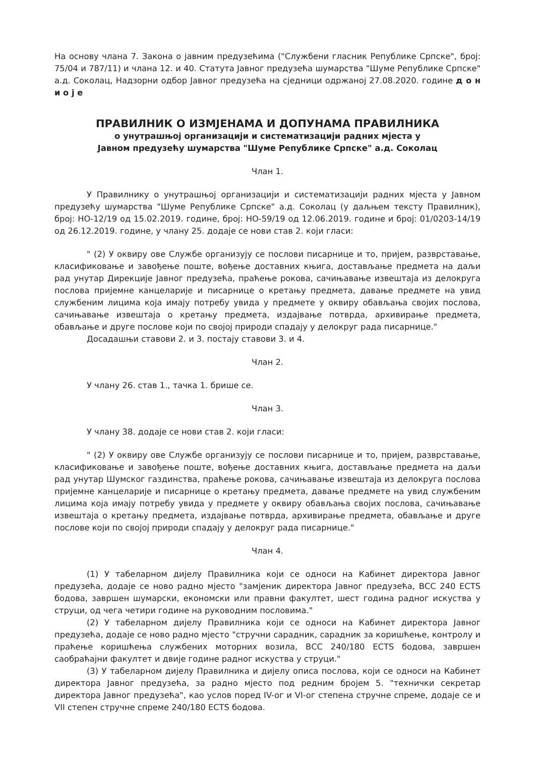На основу члана 7. Закона о јавним предузећима ("Службени гласник Републике Српске", број: 75/04 и 787/11) и члана 12. и 40. Статута Јавног предузећа шумарства "Шуме Републике Српске" а.д. Соколац, Надзорни одбор Јавног предузећа на сједници одржаној 27.08.2020. године д о н и о ј е
ПРАВИЛНИК О ИЗМЈЕНАМА И ДОПУНАМА ПРАВИЛНИКА
о унутрашњој организацији и систематизацији радних мјеста у
Јавном предузећу шумарства "Шуме Републике Српске" а.д. Соколац
Члан 1.
У Правилнику о унутрашњој организацији и систематизацији радних мјеста у Јавном предузећу шумарства "Шуме Републике Српске" а.д. Соколац (у даљњем тексту Правилник), број: НО-12/19 од 15.02.2019. године, број: НО-59/19 од 12.06.2019. године и број: 01/0203-14/19 од 26.12.2019. године, у члану 25. додаје се нови став 2. који гласи:
" (2) У оквиру ове Службе организују се послови писарнице и то, пријем, разврставање, класификовање и завођење поште, вођење доставних књига, достављање предмета на даљи рад унутар Дирекције Јавног предузећа, праћење рокова, сачињавање извештаја из делокруга послова пријемне канцеларије и писарнице о кретању предмета, давање предмете на увид службеним лицима која имају потребу увида у предмете у оквиру обављања својих послова, сачињавање извештаја о кретању предмета, издајвање потврда, архивирање предмета, обављање и друге послове који по својој природи спадају у делокруг рада писарнице."
Досадашњи ставови 2. и 3. постају ставови 3. и 4.
Члан 2.
У члану 26. став 1., тачка 1. брише се.
Члан 3.
У члану 38. додаје се нови став 2. који гласи:
" (2) У оквиру ове Службе организују се послови писарнице и то, пријем, разврставање, класификовање и завођење поште, вођење доставних књига, достављање предмета на даљи рад унутар Шумског газдинства, праћење рокова, сачињавање извештаја из делокруга послова пријемне канцеларије и писарнице о кретању предмета, давање предмете на увид службеним лицима која имају потребу увида у предмете у оквиру обављања својих послова, сачињавање извештаја о кретању предмета, издајвање потврда, архивирање предмета, обављање и друге послове који по својој природи спадају у делокруг рада писарнице."
Члан 4.
(1) У табеларном дијелу Правилника који се односи на Кабинет директора Јавног предузећа, додаје се ново радно мјесто "замјеник директора Јавног предузећа, ВСС 240 ECTS бодова, завршен шумарски, економски или правни факултет, шест година радног искуства у струци, од чега четири године на руководним пословима."
(2) У табеларном дијелу Правилника који се односи на Кабинет директора Јавног предузећа, додаје се ново радно мјесто "стручни сарадник, сарадник за коришћење, контролу и праћење коришћења службених моторних возила, ВСС 240/180 ECTS бодова, завршен саобраћајни факултет и двије године радног искуства у струци."
(3) У табеларном дијелу Правилника и дијелу описа послова, који се односи на Кабинет директора Јавног предузећа, за радно мјесто под редним бројем 5. "технички секретар директора Јавног предузећа", као услов поред IV-ог и VI-ог степена стручне спреме, додаје се и VII степен стручне спреме 240/180 ECTS бодова.